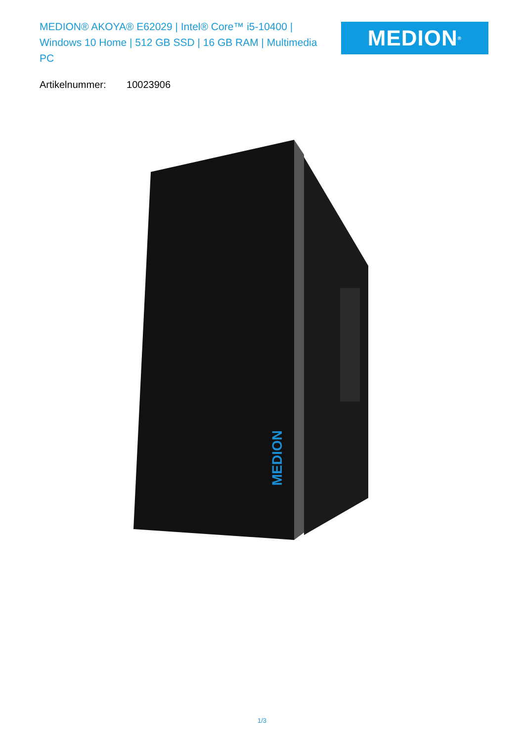MEDION® AKOYA® E62029 | Intel® Core™ i5-10400 | Windows 10 Home | 512 GB SSD | 16 GB RAM | Multimedia PC
MEDION<sup>®</sup>
Artikelnummer: 10023906
MEDION
1/3